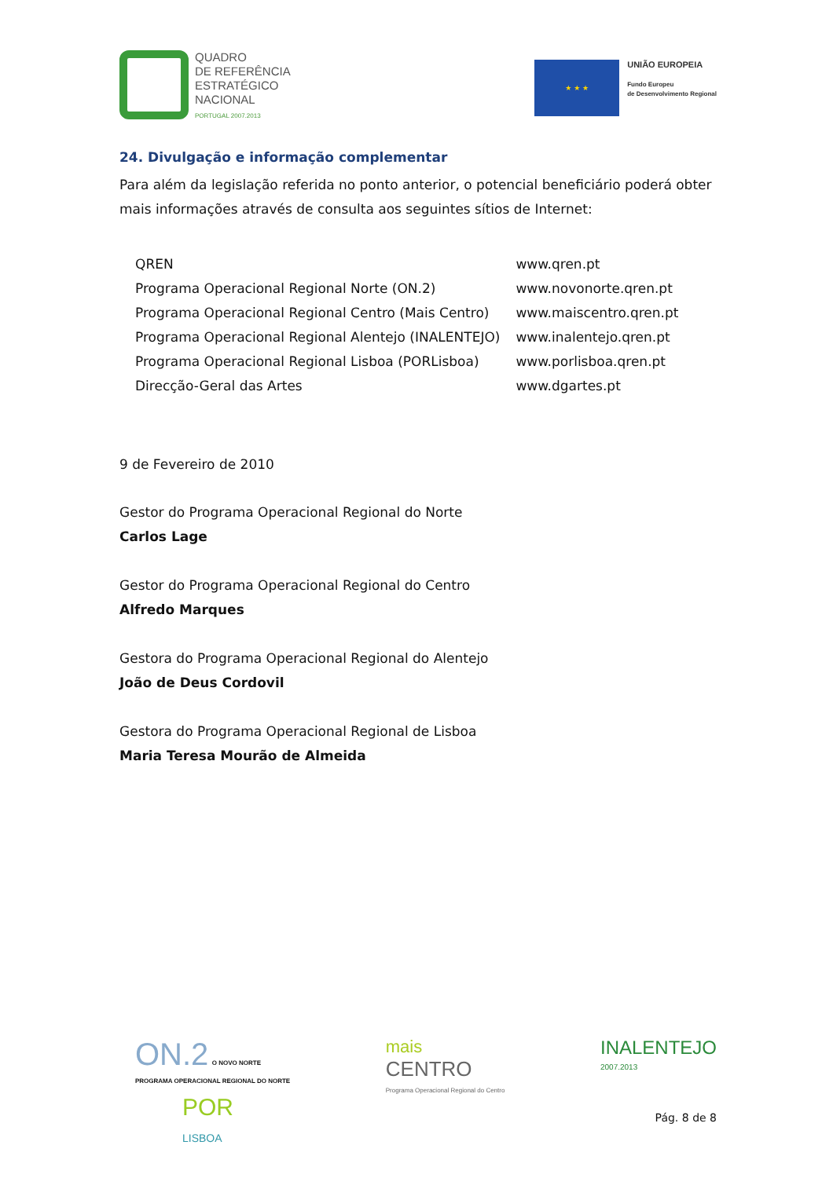QUADRO
DE REFERÊNCIA
ESTRATÉGICO
NACIONAL
PORTUGAL 2007.2013
★ ★ ★
UNIÃO EUROPEIA
Fundo Europeu
de Desenvolvimento Regional
24. Divulgação e informação complementar
Para além da legislação referida no ponto anterior, o potencial beneficiário poderá obter mais informações através de consulta aos seguintes sítios de Internet:
| QREN | www.qren.pt |
| Programa Operacional Regional Norte (ON.2) | www.novonorte.qren.pt |
| Programa Operacional Regional Centro (Mais Centro) | www.maiscentro.qren.pt |
| Programa Operacional Regional Alentejo (INALENTEJO) | www.inalentejo.qren.pt |
| Programa Operacional Regional Lisboa (PORLisboa) | www.porlisboa.qren.pt |
| Direcção-Geral das Artes | www.dgartes.pt |
9 de Fevereiro de 2010
Gestor do Programa Operacional Regional do Norte
Carlos Lage
Gestor do Programa Operacional Regional do Centro
Alfredo Marques
Gestora do Programa Operacional Regional do Alentejo
João de Deus Cordovil
Gestora do Programa Operacional Regional de Lisboa
Maria Teresa Mourão de Almeida
ON.2 O NOVO NORTE
PROGRAMA OPERACIONAL REGIONAL DO NORTE
POR
LISBOA
mais
CENTRO
Programa Operacional Regional do Centro
INALENTEJO
2007.2013
Pág. 8 de 8